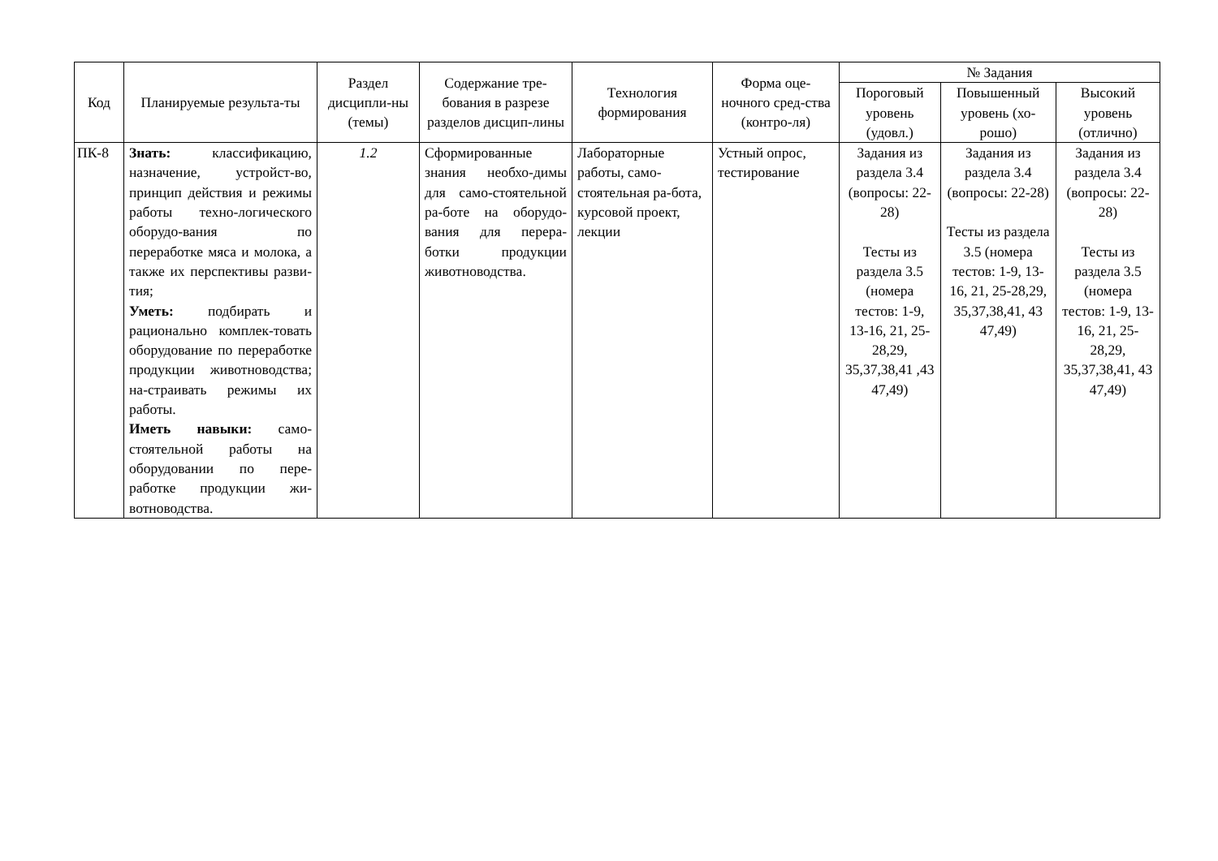| Код | Планируемые результа-ты | Раздел дисципли-ны (темы) | Содержание тре-бования в разрезе разделов дисцип-лины | Технология формирования | Форма оце-ночного сред-ства (контро-ля) | № Задания | | |
| --- | --- | --- | --- | --- | --- | --- | --- | --- |
| | | | | | | Пороговый уровень (удовл.) | Повышенный уровень (хо-рошо) | Высокий уровень (отлично) |
| ПК-8 | Знать: классификацию, назначение, устройст-во, принцип действия и режимы работы техно-логического оборудо-вания по переработке мяса и молока, а также их перспективы разви-тия; Уметь: подбирать и рационально комплек-товать оборудование по переработке продукции животноводства; на-страивать режимы их работы. Иметь навыки: само-стоятельной работы на оборудовании по пере-работке продукции жи-вотноводства. | 1.2 | Сформированные знания необхо-димы для само-стоятельной ра-боте на оборудо-вания для перера-ботки продукции животноводства. | Лабораторные работы, само-стоятельная ра-бота, курсовой проект, лекции | Устный опрос, тестирование | Задания из раздела 3.4 (вопросы: 22-28) Тесты из раздела 3.5 (номера тестов: 1-9, 13-16, 21, 25-28,29, 35,37,38,41 ,43 47,49) | Задания из раздела 3.4 (вопросы: 22-28) Тесты из раздела 3.5 (номера тестов: 1-9, 13-16, 21, 25-28,29, 35,37,38,41, 43 47,49) | Задания из раздела 3.4 (вопросы: 22-28) Тесты из раздела 3.5 (номера тестов: 1-9, 13-16, 21, 25-28,29, 35,37,38,41, 43 47,49) |